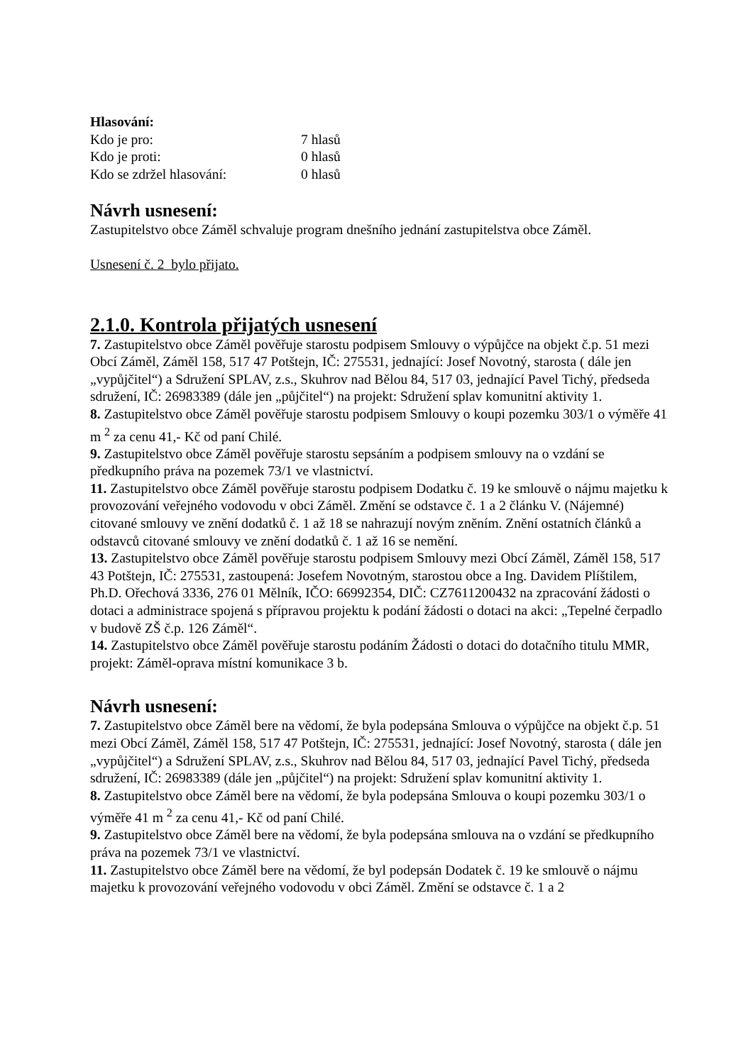Hlasování:
Kdo je pro: 7 hlasů
Kdo je proti: 0 hlasů
Kdo se zdržel hlasování: 0 hlasů
Návrh usnesení:
Zastupitelstvo obce Záměl schvaluje program dnešního jednání zastupitelstva obce Záměl.
Usnesení č. 2 bylo přijato.
2.1.0. Kontrola přijatých usnesení
7. Zastupitelstvo obce Záměl pověřuje starostu podpisem Smlouvy o výpůjčce na objekt č.p. 51 mezi Obcí Záměl, Záměl 158, 517 47 Potštejn, IČ: 275531, jednající: Josef Novotný, starosta ( dále jen „vypůjčitel“) a Sdružení SPLAV, z.s., Skuhrov nad Bělou 84, 517 03, jednající Pavel Tichý, předseda sdružení, IČ: 26983389 (dále jen „půjčitel“) na projekt: Sdružení splav komunitní aktivity 1.
8. Zastupitelstvo obce Záměl pověřuje starostu podpisem Smlouvy o koupi pozemku 303/1 o výměře 41 m <sup>2</sup> za cenu 41,- Kč od paní Chilé.
9. Zastupitelstvo obce Záměl pověřuje starostu sepsáním a podpisem smlouvy na o vzdání se předkupního práva na pozemek 73/1 ve vlastnictví.
11. Zastupitelstvo obce Záměl pověřuje starostu podpisem Dodatku č. 19 ke smlouvě o nájmu majetku k provozování veřejného vodovodu v obci Záměl. Změní se odstavce č. 1 a 2 článku V. (Nájemné) citované smlouvy ve znění dodatků č. 1 až 18 se nahrazují novým zněním. Znění ostatních článků a odstavců citované smlouvy ve znění dodatků č. 1 až 16 se nemění.
13. Zastupitelstvo obce Záměl pověřuje starostu podpisem Smlouvy mezi Obcí Záměl, Záměl 158, 517 43 Potštejn, IČ: 275531, zastoupená: Josefem Novotným, starostou obce a Ing. Davidem Plíštilem, Ph.D. Ořechová 3336, 276 01 Mělník, IČO: 66992354, DIČ: CZ7611200432 na zpracování žádosti o dotaci a administrace spojená s přípravou projektu k podání žádosti o dotaci na akci: „Tepelné čerpadlo v budově ZŠ č.p. 126 Záměl“.
14. Zastupitelstvo obce Záměl pověřuje starostu podáním Žádosti o dotaci do dotačního titulu MMR, projekt: Záměl-oprava místní komunikace 3 b.
Návrh usnesení:
7. Zastupitelstvo obce Záměl bere na vědomí, že byla podepsána Smlouva o výpůjčce na objekt č.p. 51 mezi Obcí Záměl, Záměl 158, 517 47 Potštejn, IČ: 275531, jednající: Josef Novotný, starosta ( dále jen „vypůjčitel“) a Sdružení SPLAV, z.s., Skuhrov nad Bělou 84, 517 03, jednající Pavel Tichý, předseda sdružení, IČ: 26983389 (dále jen „půjčitel“) na projekt: Sdružení splav komunitní aktivity 1.
8. Zastupitelstvo obce Záměl bere na vědomí, že byla podepsána Smlouva o koupi pozemku 303/1 o výměře 41 m <sup>2</sup> za cenu 41,- Kč od paní Chilé.
9. Zastupitelstvo obce Záměl bere na vědomí, že byla podepsána smlouva na o vzdání se předkupního práva na pozemek 73/1 ve vlastnictví.
11. Zastupitelstvo obce Záměl bere na vědomí, že byl podepsán Dodatek č. 19 ke smlouvě o nájmu majetku k provozování veřejného vodovodu v obci Záměl. Změní se odstavce č. 1 a 2